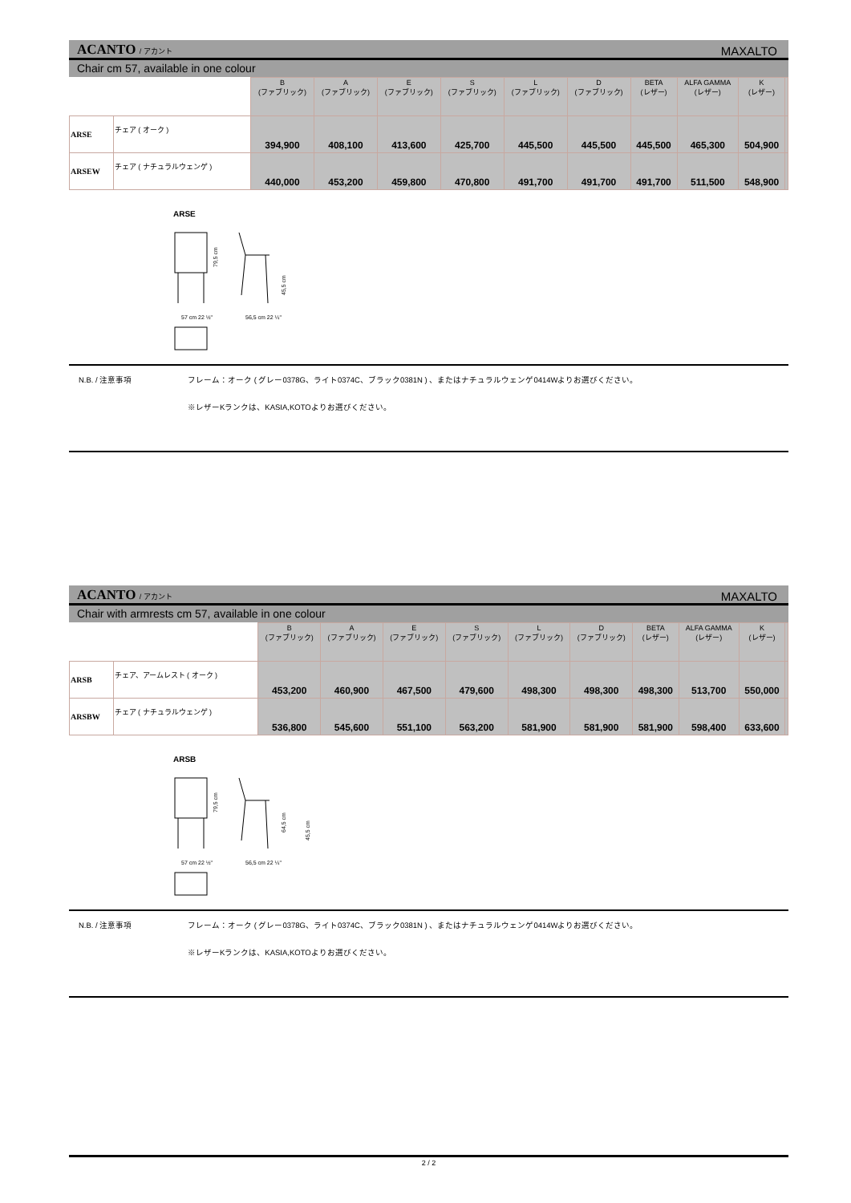ACANTO / アカント
MAXALTO
Chair cm 57, available in one colour
| | | B (ファブリック) | A (ファブリック) | E (ファブリック) | S (ファブリック) | L (ファブリック) | D (ファブリック) | BETA (レザー) | ALFA GAMMA (レザー) | K (レザー) | |
| --- | --- | --- | --- | --- | --- | --- | --- | --- | --- | --- | --- |
| ARSE | チェア ( オーク ) | 394,900 | 408,100 | 413,600 | 425,700 | 445,500 | 445,500 | 445,500 | 465,300 | 504,900 | |
| ARSEW | チェア ( ナチュラルウェンゲ ) | 440,000 | 453,200 | 459,800 | 470,800 | 491,700 | 491,700 | 491,700 | 511,500 | 548,900 | |
ARSE
79,5 cm
57 cm 22 ½"
56,5 cm 22 ¼"
45,5 cm
N.B. / 注意事項 フレーム：オーク ( グレー0378G、ライト0374C、ブラック0381N ) 、またはナチュラルウェンゲ0414Wよりお選びください。
※レザーKランクは、KASIA,KOTOよりお選びください。
ACANTO / アカント
MAXALTO
Chair with armrests cm 57, available in one colour
| | | B (ファブリック) | A (ファブリック) | E (ファブリック) | S (ファブリック) | L (ファブリック) | D (ファブリック) | BETA (レザー) | ALFA GAMMA (レザー) | K (レザー) | |
| --- | --- | --- | --- | --- | --- | --- | --- | --- | --- | --- | --- |
| ARSB | チェア、アームレスト ( オーク ) | 453,200 | 460,900 | 467,500 | 479,600 | 498,300 | 498,300 | 498,300 | 513,700 | 550,000 | |
| ARSBW | チェア ( ナチュラルウェンゲ ) | 536,800 | 545,600 | 551,100 | 563,200 | 581,900 | 581,900 | 581,900 | 598,400 | 633,600 | |
ARSB
79,5 cm
57 cm 22 ½"
56,5 cm 22 ¼"
64,5 cm
45,5 cm
N.B. / 注意事項 フレーム：オーク ( グレー0378G、ライト0374C、ブラック0381N ) 、またはナチュラルウェンゲ0414Wよりお選びください。
※レザーKランクは、KASIA,KOTOよりお選びください。
2 / 2